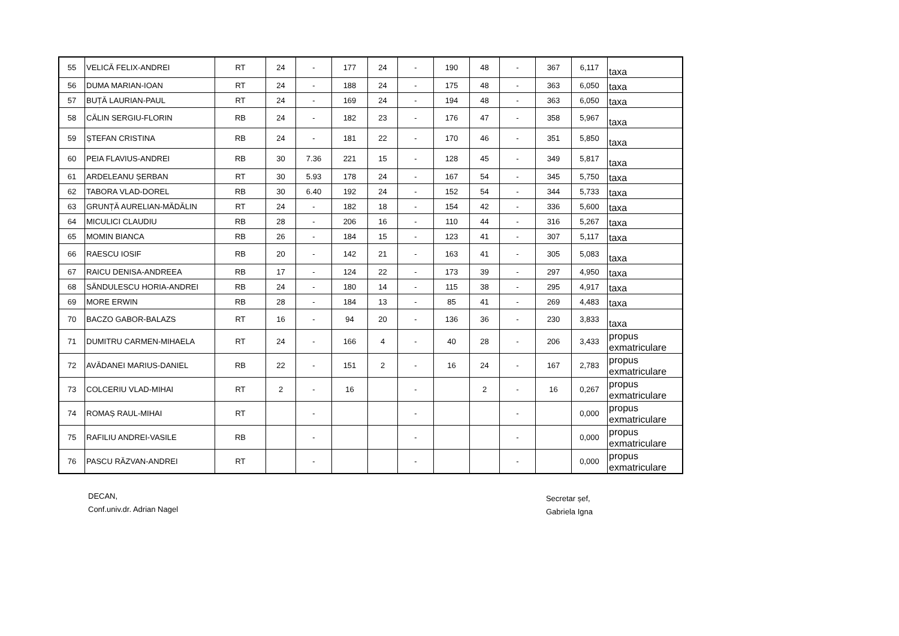| 55 | VELICĂ FELIX-ANDREI | RT | 24 | - | 177 | 24 | - | 190 | 48 | - | 367 | 6,117 | taxa |
| 56 | DUMA MARIAN-IOAN | RT | 24 | - | 188 | 24 | - | 175 | 48 | - | 363 | 6,050 | taxa |
| 57 | BUȚĂ LAURIAN-PAUL | RT | 24 | - | 169 | 24 | - | 194 | 48 | - | 363 | 6,050 | taxa |
| 58 | CĂLIN SERGIU-FLORIN | RB | 24 | - | 182 | 23 | - | 176 | 47 | - | 358 | 5,967 | taxa |
| 59 | ȘTEFAN CRISTINA | RB | 24 | - | 181 | 22 | - | 170 | 46 | - | 351 | 5,850 | taxa |
| 60 | PEIA FLAVIUS-ANDREI | RB | 30 | 7.36 | 221 | 15 | - | 128 | 45 | - | 349 | 5,817 | taxa |
| 61 | ARDELEANU ȘERBAN | RT | 30 | 5.93 | 178 | 24 | - | 167 | 54 | - | 345 | 5,750 | taxa |
| 62 | TABORA VLAD-DOREL | RB | 30 | 6.40 | 192 | 24 | - | 152 | 54 | - | 344 | 5,733 | taxa |
| 63 | GRUNȚĂ AURELIAN-MĂDĂLIN | RT | 24 | - | 182 | 18 | - | 154 | 42 | - | 336 | 5,600 | taxa |
| 64 | MICULICI CLAUDIU | RB | 28 | - | 206 | 16 | - | 110 | 44 | - | 316 | 5,267 | taxa |
| 65 | MOMIN BIANCA | RB | 26 | - | 184 | 15 | - | 123 | 41 | - | 307 | 5,117 | taxa |
| 66 | RAESCU IOSIF | RB | 20 | - | 142 | 21 | - | 163 | 41 | - | 305 | 5,083 | taxa |
| 67 | RAICU DENISA-ANDREEA | RB | 17 | - | 124 | 22 | - | 173 | 39 | - | 297 | 4,950 | taxa |
| 68 | SĂNDULESCU HORIA-ANDREI | RB | 24 | - | 180 | 14 | - | 115 | 38 | - | 295 | 4,917 | taxa |
| 69 | MORE ERWIN | RB | 28 | - | 184 | 13 | - | 85 | 41 | - | 269 | 4,483 | taxa |
| 70 | BACZO GABOR-BALAZS | RT | 16 | - | 94 | 20 | - | 136 | 36 | - | 230 | 3,833 | taxa |
| 71 | DUMITRU CARMEN-MIHAELA | RT | 24 | - | 166 | 4 | - | 40 | 28 | - | 206 | 3,433 | propus exmatriculare |
| 72 | AVĂDANEI MARIUS-DANIEL | RB | 22 | - | 151 | 2 | - | 16 | 24 | - | 167 | 2,783 | propus exmatriculare |
| 73 | COLCERIU VLAD-MIHAI | RT | 2 | - | 16 | | - | | 2 | - | 16 | 0,267 | propus exmatriculare |
| 74 | ROMAȘ RAUL-MIHAI | RT | | - | | | - | | | - | | 0,000 | propus exmatriculare |
| 75 | RAFILIU ANDREI-VASILE | RB | | - | | | - | | | - | | 0,000 | propus exmatriculare |
| 76 | PASCU RĂZVAN-ANDREI | RT | | - | | | - | | | - | | 0,000 | propus exmatriculare |
DECAN,
Conf.univ.dr. Adrian Nagel
Secretar șef,
Gabriela Igna